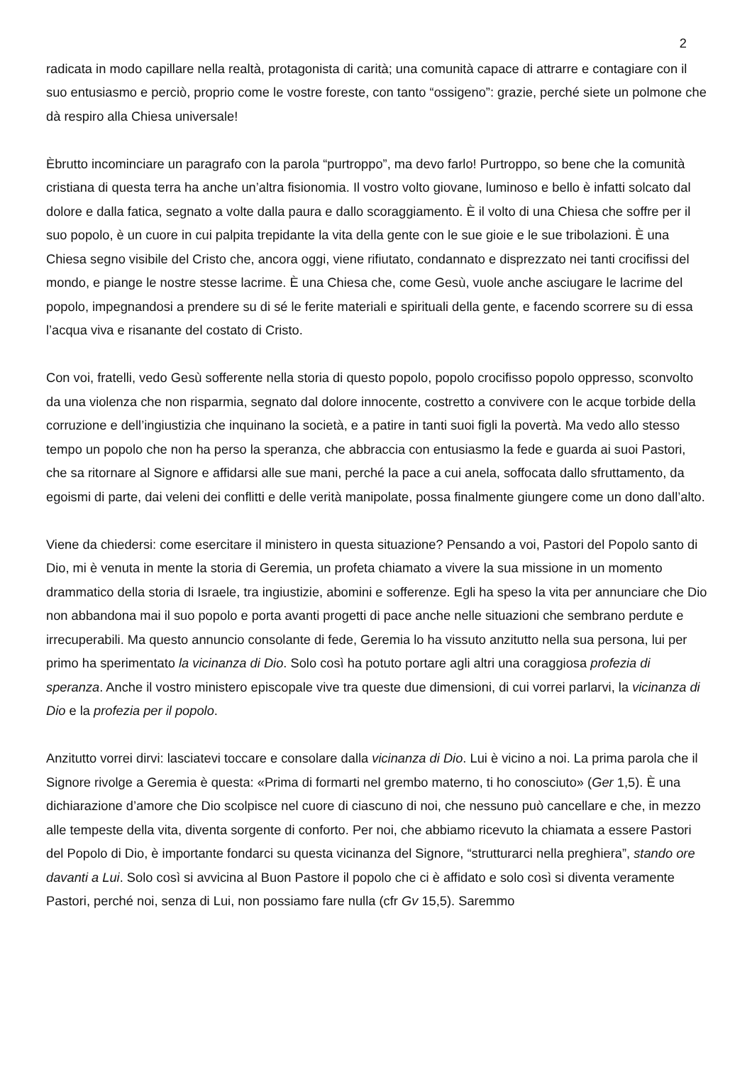2
radicata in modo capillare nella realtà, protagonista di carità; una comunità capace di attrarre e contagiare con il suo entusiasmo e perciò, proprio come le vostre foreste, con tanto “ossigeno”: grazie, perché siete un polmone che dà respiro alla Chiesa universale!
Èbrutto incominciare un paragrafo con la parola “purtroppo”, ma devo farlo! Purtroppo, so bene che la comunità cristiana di questa terra ha anche un’altra fisionomia. Il vostro volto giovane, luminoso e bello è infatti solcato dal dolore e dalla fatica, segnato a volte dalla paura e dallo scoraggiamento. È il volto di una Chiesa che soffre per il suo popolo, è un cuore in cui palpita trepidante la vita della gente con le sue gioie e le sue tribolazioni. È una Chiesa segno visibile del Cristo che, ancora oggi, viene rifiutato, condannato e disprezzato nei tanti crocifissi del mondo, e piange le nostre stesse lacrime. È una Chiesa che, come Gesù, vuole anche asciugare le lacrime del popolo, impegnandosi a prendere su di sé le ferite materiali e spirituali della gente, e facendo scorrere su di essa l’acqua viva e risanante del costato di Cristo.
Con voi, fratelli, vedo Gesù sofferente nella storia di questo popolo, popolo crocifisso popolo oppresso, sconvolto da una violenza che non risparmia, segnato dal dolore innocente, costretto a convivere con le acque torbide della corruzione e dell’ingiustizia che inquinano la società, e a patire in tanti suoi figli la povertà. Ma vedo allo stesso tempo un popolo che non ha perso la speranza, che abbraccia con entusiasmo la fede e guarda ai suoi Pastori, che sa ritornare al Signore e affidarsi alle sue mani, perché la pace a cui anela, soffocata dallo sfruttamento, da egoismi di parte, dai veleni dei conflitti e delle verità manipolate, possa finalmente giungere come un dono dall’alto.
Viene da chiedersi: come esercitare il ministero in questa situazione? Pensando a voi, Pastori del Popolo santo di Dio, mi è venuta in mente la storia di Geremia, un profeta chiamato a vivere la sua missione in un momento drammatico della storia di Israele, tra ingiustizie, abomini e sofferenze. Egli ha speso la vita per annunciare che Dio non abbandona mai il suo popolo e porta avanti progetti di pace anche nelle situazioni che sembrano perdute e irrecuperabili. Ma questo annuncio consolante di fede, Geremia lo ha vissuto anzitutto nella sua persona, lui per primo ha sperimentato la vicinanza di Dio. Solo così ha potuto portare agli altri una coraggiosa profezia di speranza. Anche il vostro ministero episcopale vive tra queste due dimensioni, di cui vorrei parlarvi, la vicinanza di Dio e la profezia per il popolo.
Anzitutto vorrei dirvi: lasciatevi toccare e consolare dalla vicinanza di Dio. Lui è vicino a noi. La prima parola che il Signore rivolge a Geremia è questa: «Prima di formarti nel grembo materno, ti ho conosciuto» (Ger 1,5). È una dichiarazione d’amore che Dio scolpisce nel cuore di ciascuno di noi, che nessuno può cancellare e che, in mezzo alle tempeste della vita, diventa sorgente di conforto. Per noi, che abbiamo ricevuto la chiamata a essere Pastori del Popolo di Dio, è importante fondarci su questa vicinanza del Signore, “strutturarci nella preghiera”, stando ore davanti a Lui. Solo così si avvicina al Buon Pastore il popolo che ci è affidato e solo così si diventa veramente Pastori, perché noi, senza di Lui, non possiamo fare nulla (cfr Gv 15,5). Saremmo